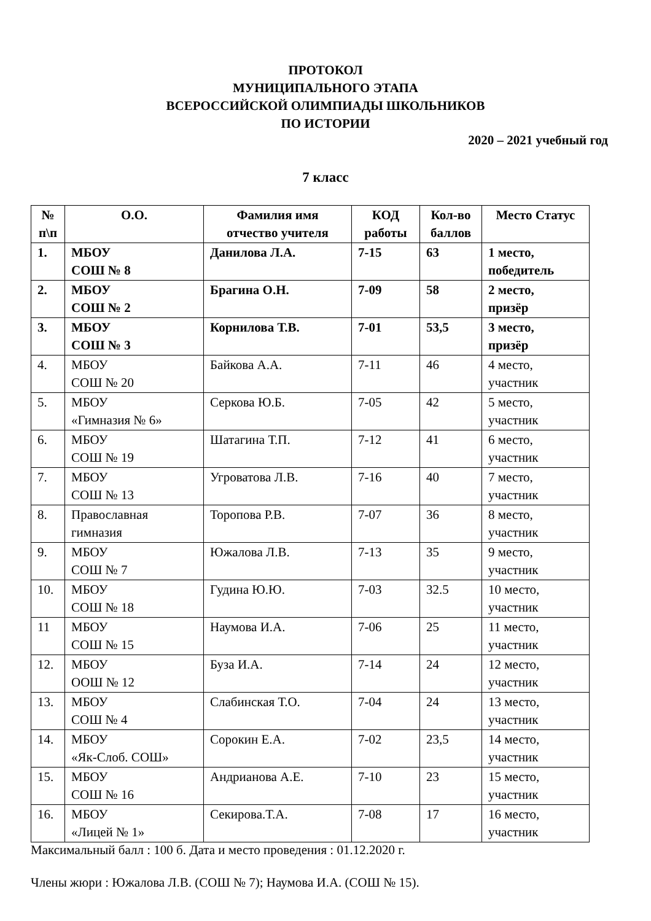ПРОТОКОЛ
МУНИЦИПАЛЬНОГО ЭТАПА
ВСЕРОССИЙСКОЙ ОЛИМПИАДЫ ШКОЛЬНИКОВ
ПО ИСТОРИИ
2020 – 2021 учебный год
7 класс
| № п\п | О.О. | Фамилия имя отчество учителя | КОД работы | Кол-во баллов | Место Статус |
| --- | --- | --- | --- | --- | --- |
| 1. | МБОУ СОШ № 8 | Данилова Л.А. | 7-15 | 63 | 1 место, победитель |
| 2. | МБОУ СОШ № 2 | Брагина О.Н. | 7-09 | 58 | 2 место, призёр |
| 3. | МБОУ СОШ № 3 | Корнилова Т.В. | 7-01 | 53,5 | 3 место, призёр |
| 4. | МБОУ СОШ № 20 | Байкова А.А. | 7-11 | 46 | 4 место, участник |
| 5. | МБОУ «Гимназия № 6» | Серкова Ю.Б. | 7-05 | 42 | 5 место, участник |
| 6. | МБОУ СОШ № 19 | Шатагина Т.П. | 7-12 | 41 | 6 место, участник |
| 7. | МБОУ СОШ № 13 | Угроватова Л.В. | 7-16 | 40 | 7 место, участник |
| 8. | Православная гимназия | Торопова Р.В. | 7-07 | 36 | 8 место, участник |
| 9. | МБОУ СОШ № 7 | Южалова Л.В. | 7-13 | 35 | 9 место, участник |
| 10. | МБОУ СОШ № 18 | Гудина Ю.Ю. | 7-03 | 32.5 | 10 место, участник |
| 11 | МБОУ СОШ № 15 | Наумова И.А. | 7-06 | 25 | 11 место, участник |
| 12. | МБОУ ООШ № 12 | Буза И.А. | 7-14 | 24 | 12 место, участник |
| 13. | МБОУ СОШ № 4 | Слабинская Т.О. | 7-04 | 24 | 13 место, участник |
| 14. | МБОУ «Як-Слоб. СОШ» | Сорокин Е.А. | 7-02 | 23,5 | 14 место, участник |
| 15. | МБОУ СОШ № 16 | Андрианова А.Е. | 7-10 | 23 | 15 место, участник |
| 16. | МБОУ «Лицей № 1» | Секирова.Т.А. | 7-08 | 17 | 16 место, участник |
Максимальный балл : 100 б. Дата и место проведения : 01.12.2020 г.
Члены жюри : Южалова Л.В. (СОШ № 7); Наумова И.А. (СОШ № 15).